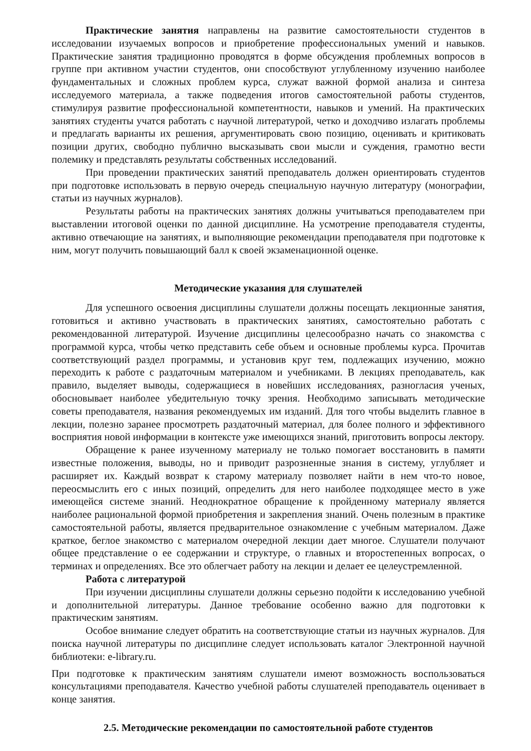Практические занятия направлены на развитие самостоятельности студентов в исследовании изучаемых вопросов и приобретение профессиональных умений и навыков. Практические занятия традиционно проводятся в форме обсуждения проблемных вопросов в группе при активном участии студентов, они способствуют углубленному изучению наиболее фундаментальных и сложных проблем курса, служат важной формой анализа и синтеза исследуемого материала, а также подведения итогов самостоятельной работы студентов, стимулируя развитие профессиональной компетентности, навыков и умений. На практических занятиях студенты учатся работать с научной литературой, четко и доходчиво излагать проблемы и предлагать варианты их решения, аргументировать свою позицию, оценивать и критиковать позиции других, свободно публично высказывать свои мысли и суждения, грамотно вести полемику и представлять результаты собственных исследований.
При проведении практических занятий преподаватель должен ориентировать студентов при подготовке использовать в первую очередь специальную научную литературу (монографии, статьи из научных журналов).
Результаты работы на практических занятиях должны учитываться преподавателем при выставлении итоговой оценки по данной дисциплине. На усмотрение преподавателя студенты, активно отвечающие на занятиях, и выполняющие рекомендации преподавателя при подготовке к ним, могут получить повышающий балл к своей экзаменационной оценке.
Методические указания для слушателей
Для успешного освоения дисциплины слушатели должны посещать лекционные занятия, готовиться и активно участвовать в практических занятиях, самостоятельно работать с рекомендованной литературой. Изучение дисциплины целесообразно начать со знакомства с программой курса, чтобы четко представить себе объем и основные проблемы курса. Прочитав соответствующий раздел программы, и установив круг тем, подлежащих изучению, можно переходить к работе с раздаточным материалом и учебниками. В лекциях преподаватель, как правило, выделяет выводы, содержащиеся в новейших исследованиях, разногласия ученых, обосновывает наиболее убедительную точку зрения. Необходимо записывать методические советы преподавателя, названия рекомендуемых им изданий. Для того чтобы выделить главное в лекции, полезно заранее просмотреть раздаточный материал, для более полного и эффективного восприятия новой информации в контексте уже имеющихся знаний, приготовить вопросы лектору.
Обращение к ранее изученному материалу не только помогает восстановить в памяти известные положения, выводы, но и приводит разрозненные знания в систему, углубляет и расширяет их. Каждый возврат к старому материалу позволяет найти в нем что-то новое, переосмыслить его с иных позиций, определить для него наиболее подходящее место в уже имеющейся системе знаний. Неоднократное обращение к пройденному материалу является наиболее рациональной формой приобретения и закрепления знаний. Очень полезным в практике самостоятельной работы, является предварительное ознакомление с учебным материалом. Даже краткое, беглое знакомство с материалом очередной лекции дает многое. Слушатели получают общее представление о ее содержании и структуре, о главных и второстепенных вопросах, о терминах и определениях. Все это облегчает работу на лекции и делает ее целеустремленной.
Работа с литературой
При изучении дисциплины слушатели должны серьезно подойти к исследованию учебной и дополнительной литературы. Данное требование особенно важно для подготовки к практическим занятиям.
Особое внимание следует обратить на соответствующие статьи из научных журналов. Для поиска научной литературы по дисциплине следует использовать каталог Электронной научной библиотеки: e-library.ru.
При подготовке к практическим занятиям слушатели имеют возможность воспользоваться консультациями преподавателя. Качество учебной работы слушателей преподаватель оценивает в конце занятия.
2.5. Методические рекомендации по самостоятельной работе студентов